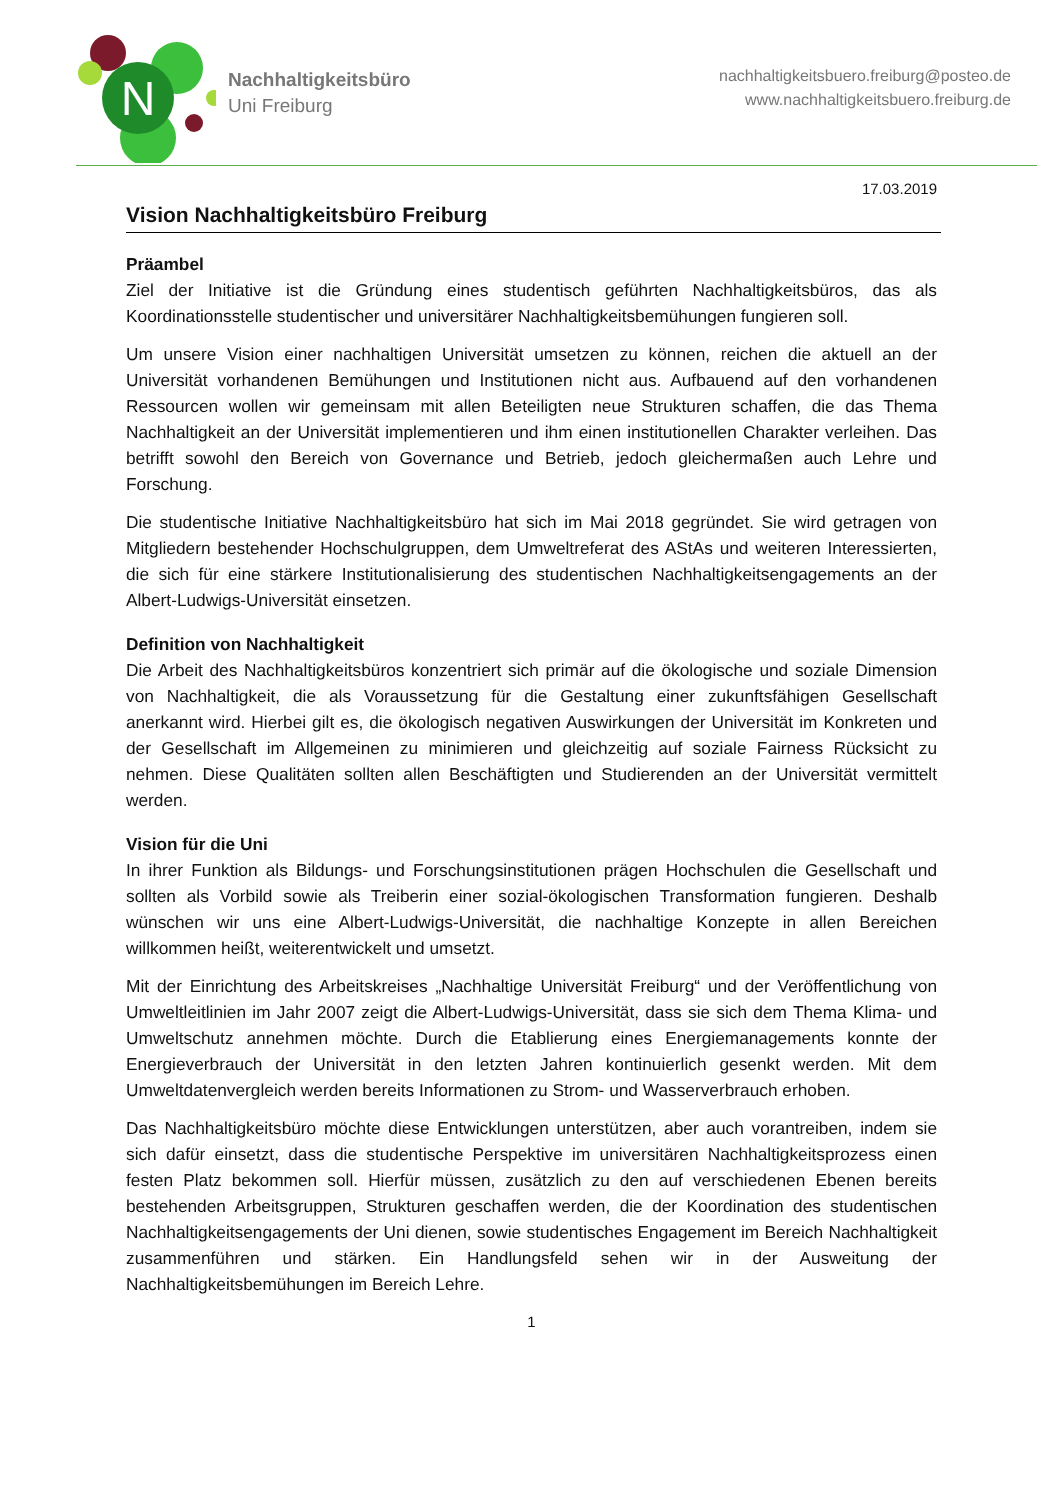N
Nachhaltigkeitsbüro
Uni Freiburg
nachhaltigkeitsbuero.freiburg@posteo.de
www.nachhaltigkeitsbuero.freiburg.de
17.03.2019
Vision Nachhaltigkeitsbüro Freiburg
Präambel
Ziel der Initiative ist die Gründung eines studentisch geführten Nachhaltigkeitsbüros, das als Koordinationsstelle studentischer und universitärer Nachhaltigkeitsbemühungen fungieren soll.
Um unsere Vision einer nachhaltigen Universität umsetzen zu können, reichen die aktuell an der Universität vorhandenen Bemühungen und Institutionen nicht aus. Aufbauend auf den vorhandenen Ressourcen wollen wir gemeinsam mit allen Beteiligten neue Strukturen schaffen, die das Thema Nachhaltigkeit an der Universität implementieren und ihm einen institutionellen Charakter verleihen. Das betrifft sowohl den Bereich von Governance und Betrieb, jedoch gleichermaßen auch Lehre und Forschung.
Die studentische Initiative Nachhaltigkeitsbüro hat sich im Mai 2018 gegründet. Sie wird getragen von Mitgliedern bestehender Hochschulgruppen, dem Umweltreferat des AStAs und weiteren Interessierten, die sich für eine stärkere Institutionalisierung des studentischen Nachhaltigkeitsengagements an der Albert-Ludwigs-Universität einsetzen.
Definition von Nachhaltigkeit
Die Arbeit des Nachhaltigkeitsbüros konzentriert sich primär auf die ökologische und soziale Dimension von Nachhaltigkeit, die als Voraussetzung für die Gestaltung einer zukunftsfähigen Gesellschaft anerkannt wird. Hierbei gilt es, die ökologisch negativen Auswirkungen der Universität im Konkreten und der Gesellschaft im Allgemeinen zu minimieren und gleichzeitig auf soziale Fairness Rücksicht zu nehmen. Diese Qualitäten sollten allen Beschäftigten und Studierenden an der Universität vermittelt werden.
Vision für die Uni
In ihrer Funktion als Bildungs- und Forschungsinstitutionen prägen Hochschulen die Gesellschaft und sollten als Vorbild sowie als Treiberin einer sozial-ökologischen Transformation fungieren. Deshalb wünschen wir uns eine Albert-Ludwigs-Universität, die nachhaltige Konzepte in allen Bereichen willkommen heißt, weiterentwickelt und umsetzt.
Mit der Einrichtung des Arbeitskreises „Nachhaltige Universität Freiburg“ und der Veröffentlichung von Umweltleitlinien im Jahr 2007 zeigt die Albert-Ludwigs-Universität, dass sie sich dem Thema Klima- und Umweltschutz annehmen möchte. Durch die Etablierung eines Energiemanagements konnte der Energieverbrauch der Universität in den letzten Jahren kontinuierlich gesenkt werden. Mit dem Umweltdatenvergleich werden bereits Informationen zu Strom- und Wasserverbrauch erhoben.
Das Nachhaltigkeitsbüro möchte diese Entwicklungen unterstützen, aber auch vorantreiben, indem sie sich dafür einsetzt, dass die studentische Perspektive im universitären Nachhaltigkeitsprozess einen festen Platz bekommen soll. Hierfür müssen, zusätzlich zu den auf verschiedenen Ebenen bereits bestehenden Arbeitsgruppen, Strukturen geschaffen werden, die der Koordination des studentischen Nachhaltigkeitsengagements der Uni dienen, sowie studentisches Engagement im Bereich Nachhaltigkeit zusammenführen und stärken. Ein Handlungsfeld sehen wir in der Ausweitung der Nachhaltigkeitsbemühungen im Bereich Lehre.
1